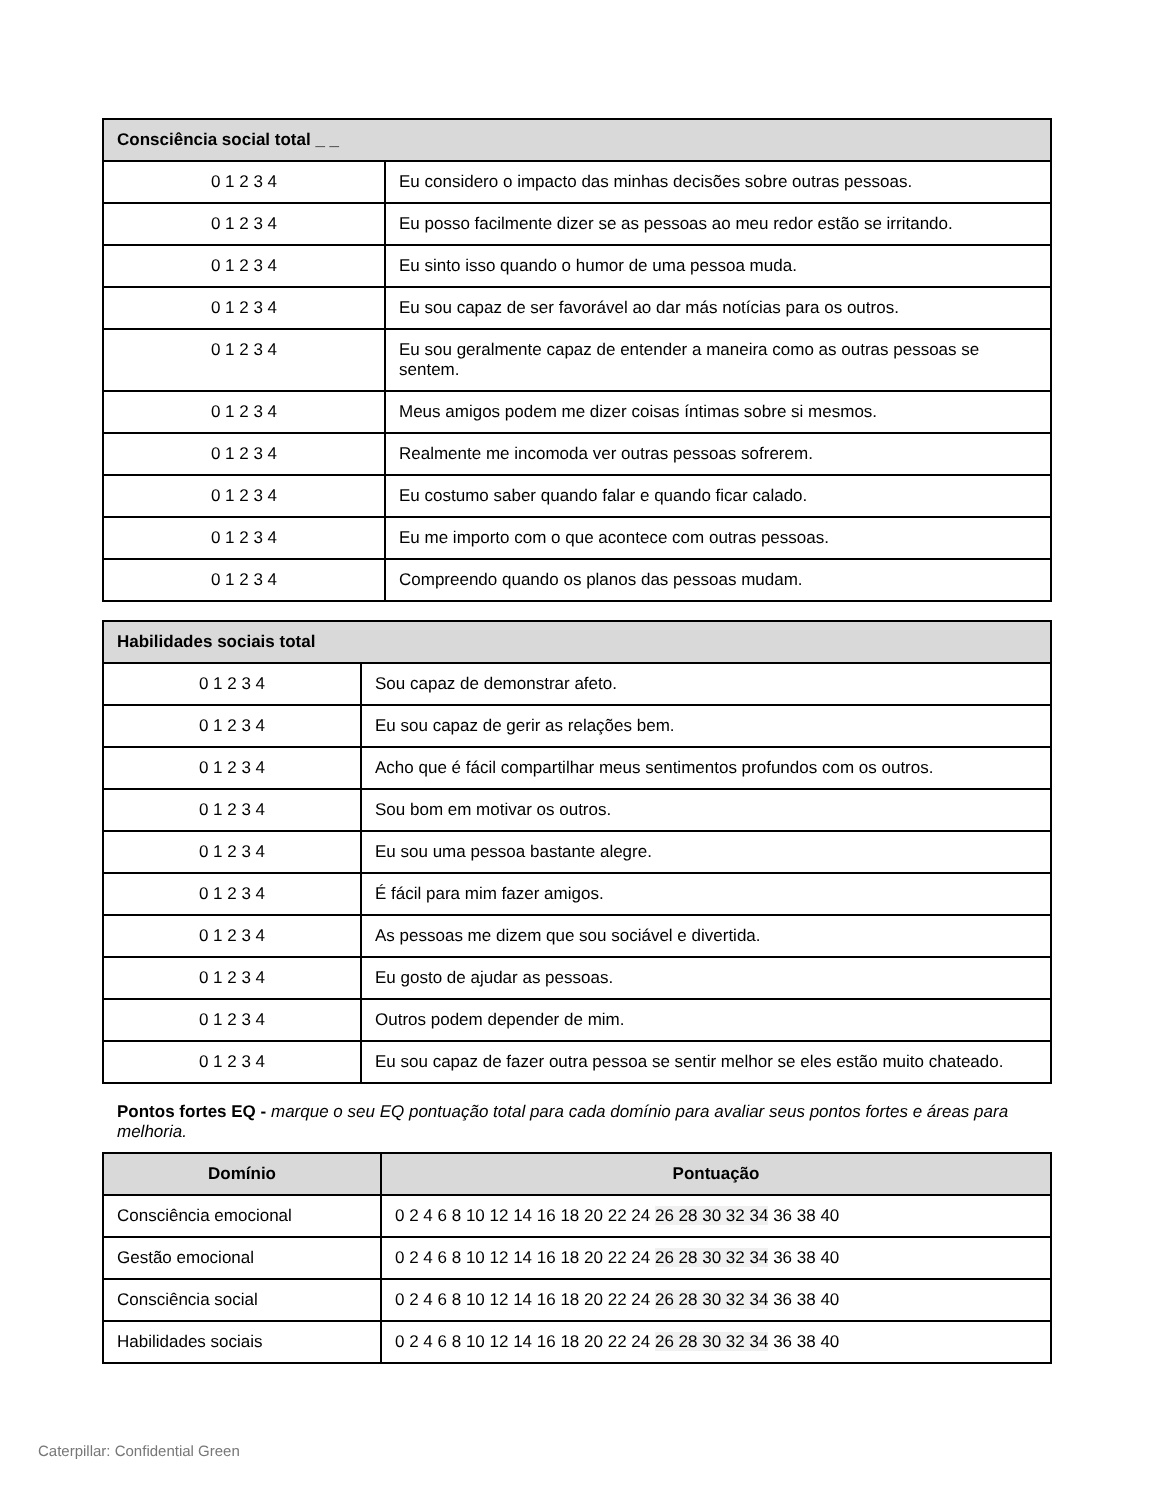| Consciência social total _ _ | |
| --- | --- |
| 0 1 2 3 4 | Eu considero o impacto das minhas decisões sobre outras pessoas. |
| 0 1 2 3 4 | Eu posso facilmente dizer se as pessoas ao meu redor estão se irritando. |
| 0 1 2 3 4 | Eu sinto isso quando o humor de uma pessoa muda. |
| 0 1 2 3 4 | Eu sou capaz de ser favorável ao dar más notícias para os outros. |
| 0 1 2 3 4 | Eu sou geralmente capaz de entender a maneira como as outras pessoas se sentem. |
| 0 1 2 3 4 | Meus amigos podem me dizer coisas íntimas sobre si mesmos. |
| 0 1 2 3 4 | Realmente me incomoda ver outras pessoas sofrerem. |
| 0 1 2 3 4 | Eu costumo saber quando falar e quando ficar calado. |
| 0 1 2 3 4 | Eu me importo com o que acontece com outras pessoas. |
| 0 1 2 3 4 | Compreendo quando os planos das pessoas mudam. |
| Habilidades sociais total | |
| --- | --- |
| 0 1 2 3 4 | Sou capaz de demonstrar afeto. |
| 0 1 2 3 4 | Eu sou capaz de gerir as relações bem. |
| 0 1 2 3 4 | Acho que é fácil compartilhar meus sentimentos profundos com os outros. |
| 0 1 2 3 4 | Sou bom em motivar os outros. |
| 0 1 2 3 4 | Eu sou uma pessoa bastante alegre. |
| 0 1 2 3 4 | É fácil para mim fazer amigos. |
| 0 1 2 3 4 | As pessoas me dizem que sou sociável e divertida. |
| 0 1 2 3 4 | Eu gosto de ajudar as pessoas. |
| 0 1 2 3 4 | Outros podem depender de mim. |
| 0 1 2 3 4 | Eu sou capaz de fazer outra pessoa se sentir melhor se eles estão muito chateado. |
Pontos fortes EQ - marque o seu EQ pontuação total para cada domínio para avaliar seus pontos fortes e áreas para melhoria.
| Domínio | Pontuação |
| --- | --- |
| Consciência emocional | 0 2 4 6 8 10 12 14 16 18 20 22 24 26 28 30 32 34 36 38 40 |
| Gestão emocional | 0 2 4 6 8 10 12 14 16 18 20 22 24 26 28 30 32 34 36 38 40 |
| Consciência social | 0 2 4 6 8 10 12 14 16 18 20 22 24 26 28 30 32 34 36 38 40 |
| Habilidades sociais | 0 2 4 6 8 10 12 14 16 18 20 22 24 26 28 30 32 34 36 38 40 |
Caterpillar: Confidential Green